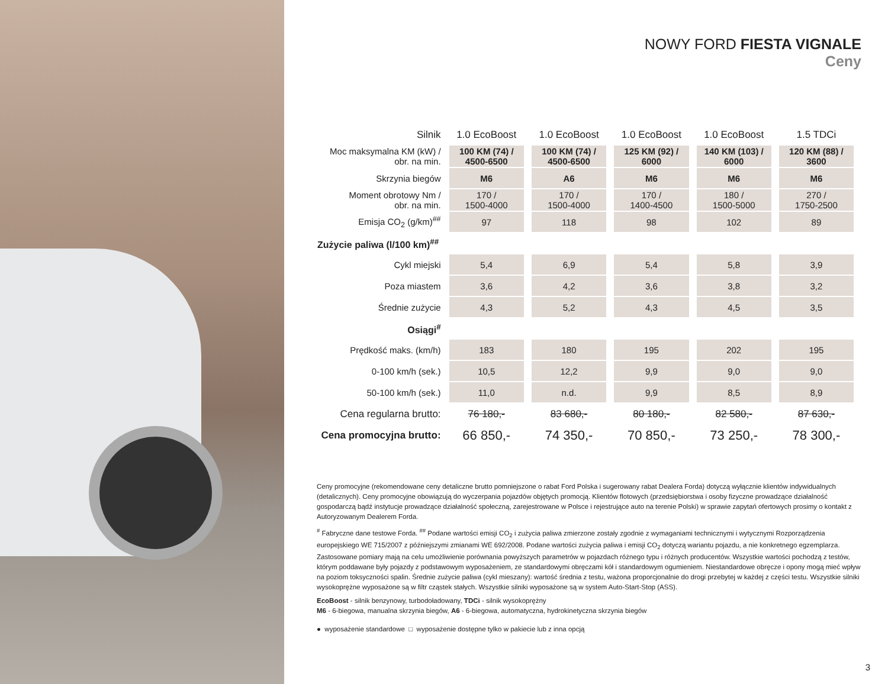NOWY FORD FIESTA VIGNALE
Ceny
| Silnik | 1.0 EcoBoost | 1.0 EcoBoost | 1.0 EcoBoost | 1.0 EcoBoost | 1.5 TDCi |
| --- | --- | --- | --- | --- | --- |
| Moc maksymalna KM (kW) / obr. na min. | 100 KM (74) / 4500-6500 | 100 KM (74) / 4500-6500 | 125 KM (92) / 6000 | 140 KM (103) / 6000 | 120 KM (88) / 3600 |
| Skrzynia biegów | M6 | A6 | M6 | M6 | M6 |
| Moment obrotowy Nm / obr. na min. | 170 / 1500-4000 | 170 / 1500-4000 | 170 / 1400-4500 | 180 / 1500-5000 | 270 / 1750-2500 |
| Emisja CO<sub>2</sub> (g/km)<sup>##</sup> | 97 | 118 | 98 | 102 | 89 |
| Zużycie paliwa (l/100 km)<sup>##</sup> | | | | | |
| Cykl miejski | 5,4 | 6,9 | 5,4 | 5,8 | 3,9 |
| Poza miastem | 3,6 | 4,2 | 3,6 | 3,8 | 3,2 |
| Średnie zużycie | 4,3 | 5,2 | 4,3 | 4,5 | 3,5 |
| Osiągi<sup>#</sup> | | | | | |
| Prędkość maks. (km/h) | 183 | 180 | 195 | 202 | 195 |
| 0-100 km/h (sek.) | 10,5 | 12,2 | 9,9 | 9,0 | 9,0 |
| 50-100 km/h (sek.) | 11,0 | n.d. | 9,9 | 8,5 | 8,9 |
| Cena regularna brutto: | 76 180,- | 83 680,- | 80 180,- | 82 580,- | 87 630,- |
| Cena promocyjna brutto: | 66 850,- | 74 350,- | 70 850,- | 73 250,- | 78 300,- |
Ceny promocyjne (rekomendowane ceny detaliczne brutto pomniejszone o rabat Ford Polska i sugerowany rabat Dealera Forda) dotyczą wyłącznie klientów indywidualnych (detalicznych). Ceny promocyjne obowiązują do wyczerpania pojazdów objętych promocją. Klientów flotowych (przedsiębiorstwa i osoby fizyczne prowadzące działalność gospodarczą bądź instytucje prowadzące działalność społeczną, zarejestrowane w Polsce i rejestrujące auto na terenie Polski) w sprawie zapytań ofertowych prosimy o kontakt z Autoryzowanym Dealerem Forda.
<sup>#</sup> Fabryczne dane testowe Forda. <sup>##</sup> Podane wartości emisji CO<sub>2</sub> i zużycia paliwa zmierzone zostały zgodnie z wymaganiami technicznymi i wytycznymi Rozporządzenia europejskiego WE 715/2007 z późniejszymi zmianami WE 692/2008. Podane wartości zużycia paliwa i emisji CO<sub>2</sub> dotyczą wariantu pojazdu, a nie konkretnego egzemplarza. Zastosowane pomiary mają na celu umożliwienie porównania powyższych parametrów w pojazdach różnego typu i różnych producentów. Wszystkie wartości pochodzą z testów, którym poddawane były pojazdy z podstawowym wyposażeniem, ze standardowymi obręczami kół i standardowym ogumieniem. Niestandardowe obręcze i opony mogą mieć wpływ na poziom toksyczności spalin. Średnie zużycie paliwa (cykl mieszany): wartość średnia z testu, ważona proporcjonalnie do drogi przebytej w każdej z części testu. Wszystkie silniki wysokoprężne wyposażone są w filtr cząstek stałych. Wszystkie silniki wyposażone są w system Auto-Start-Stop (ASS).
EcoBoost - silnik benzynowy, turbodoładowany, TDCi - silnik wysokoprężny
M6 - 6-biegowa, manualna skrzynia biegów, A6 - 6-biegowa, automatyczna, hydrokinetyczna skrzynia biegów
● wyposażenie standardowe □ wyposażenie dostępne tylko w pakiecie lub z inna opcją
3